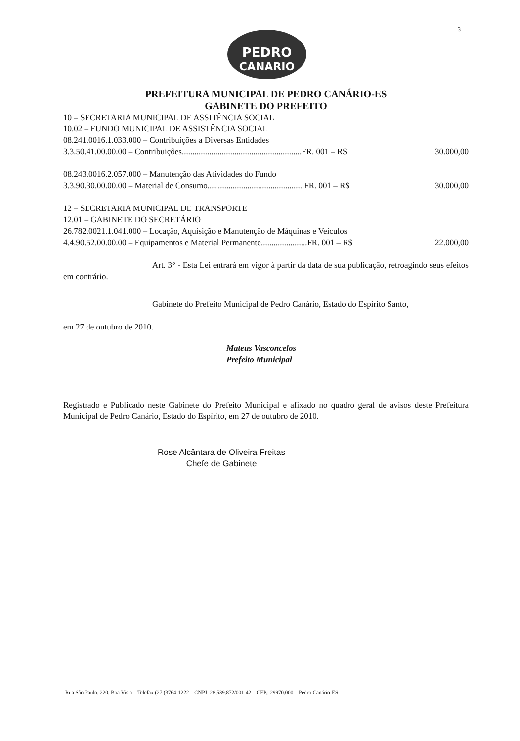3
PEDRO
CANARIO
PREFEITURA MUNICIPAL DE PEDRO CANÁRIO-ES
GABINETE DO PREFEITO
10 – SECRETARIA MUNICIPAL DE ASSITÊNCIA SOCIAL
10.02 – FUNDO MUNICIPAL DE ASSISTÊNCIA SOCIAL
08.241.0016.1.033.000 – Contribuições a Diversas Entidades
3.3.50.41.00.00.00 – Contribuições.........................................................FR. 001 – R$ 30.000,00
08.243.0016.2.057.000 – Manutenção das Atividades do Fundo
3.3.90.30.00.00.00 – Material de Consumo..............................................FR. 001 – R$ 30.000,00
12 – SECRETARIA MUNICIPAL DE TRANSPORTE
12.01 – GABINETE DO SECRETÁRIO
26.782.0021.1.041.000 – Locação, Aquisição e Manutenção de Máquinas e Veículos
4.4.90.52.00.00.00 – Equipamentos e Material Permanente......................FR. 001 – R$ 22.000,00
Art. 3° - Esta Lei entrará em vigor à partir da data de sua publicação, retroagindo seus efeitos em contrário.
Gabinete do Prefeito Municipal de Pedro Canário, Estado do Espírito Santo,
em 27 de outubro de 2010.
Mateus Vasconcelos
Prefeito Municipal
Registrado e Publicado neste Gabinete do Prefeito Municipal e afixado no quadro geral de avisos deste Prefeitura Municipal de Pedro Canário, Estado do Espírito, em 27 de outubro de 2010.
Rose Alcântara de Oliveira Freitas
Chefe de Gabinete
Rua São Paulo, 220, Boa Vista – Telefax (27 (3764-1222 – CNPJ. 28.539.872/001-42 – CEP.: 29970.000 – Pedro Canário-ES